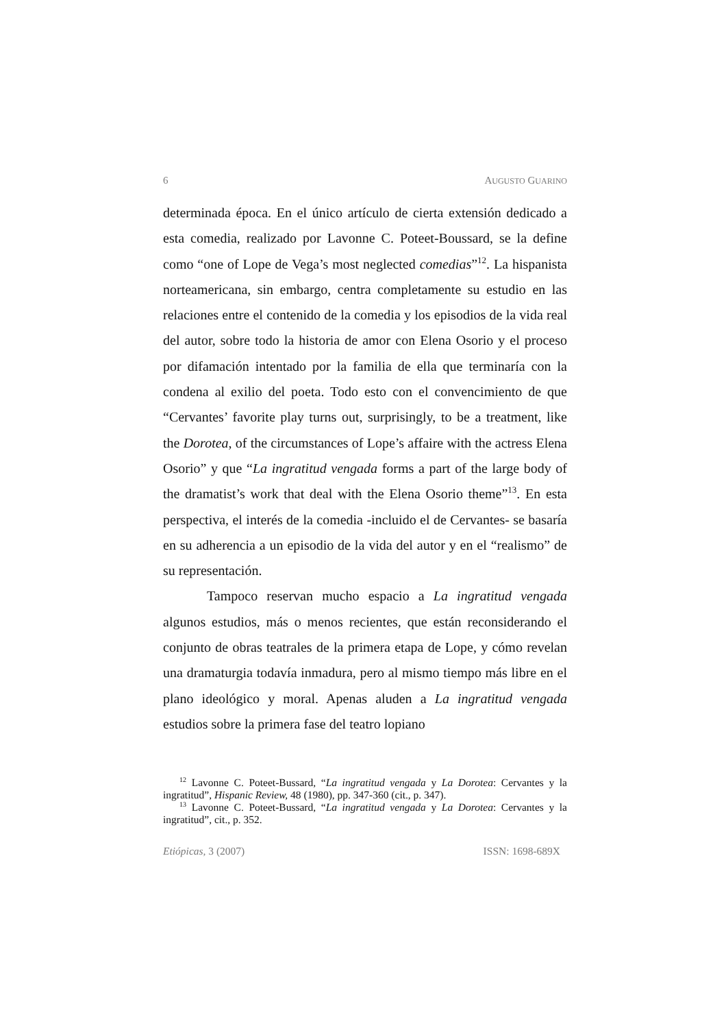6 AUGUSTO GUARINO
determinada época. En el único artículo de cierta extensión dedicado a esta comedia, realizado por Lavonne C. Poteet-Boussard, se la define como “one of Lope de Vega’s most neglected comedias”<sup>12</sup>. La hispanista norteamericana, sin embargo, centra completamente su estudio en las relaciones entre el contenido de la comedia y los episodios de la vida real del autor, sobre todo la historia de amor con Elena Osorio y el proceso por difamación intentado por la familia de ella que terminaría con la condena al exilio del poeta. Todo esto con el convencimiento de que “Cervantes’ favorite play turns out, surprisingly, to be a treatment, like the Dorotea, of the circumstances of Lope’s affaire with the actress Elena Osorio” y que “La ingratitud vengada forms a part of the large body of the dramatist’s work that deal with the Elena Osorio theme”<sup>13</sup>. En esta perspectiva, el interés de la comedia -incluido el de Cervantes- se basaría en su adherencia a un episodio de la vida del autor y en el “realismo” de su representación.
Tampoco reservan mucho espacio a La ingratitud vengada algunos estudios, más o menos recientes, que están reconsiderando el conjunto de obras teatrales de la primera etapa de Lope, y cómo revelan una dramaturgia todavía inmadura, pero al mismo tiempo más libre en el plano ideológico y moral. Apenas aluden a La ingratitud vengada estudios sobre la primera fase del teatro lopiano
<sup>12</sup> Lavonne C. Poteet-Bussard, “La ingratitud vengada y La Dorotea: Cervantes y la ingratitud”, Hispanic Review, 48 (1980), pp. 347-360 (cit., p. 347).
<sup>13</sup> Lavonne C. Poteet-Bussard, “La ingratitud vengada y La Dorotea: Cervantes y la ingratitud”, cit., p. 352.
Etiópicas, 3 (2007) ISSN: 1698-689X